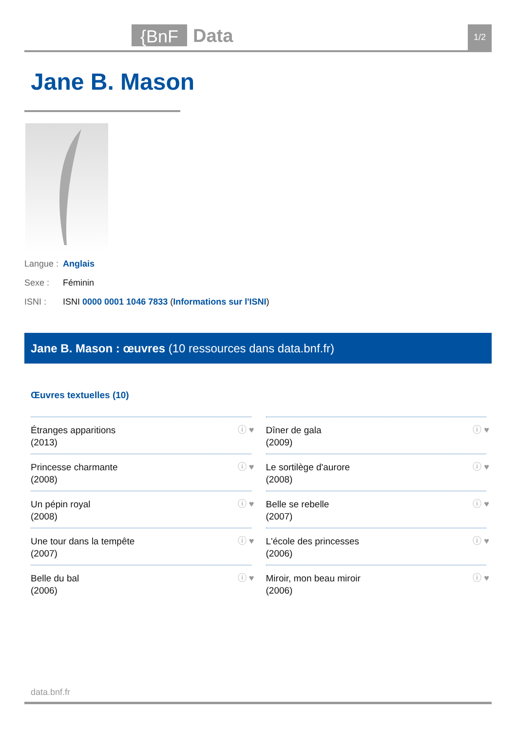{BnF
Data
1/2
Jane B. Mason
Langue : Anglais
Sexe : Féminin
ISNI : ISNI 0000 0001 1046 7833 (Informations sur l'ISNI)
Jane B. Mason : œuvres (10 ressources dans data.bnf.fr)
Œuvres textuelles (10)
Étranges apparitions
(2013)
ⓘ ♥
Dîner de gala
(2009)
ⓘ ♥
Princesse charmante
(2008)
ⓘ ♥
Le sortilège d'aurore
(2008)
ⓘ ♥
Un pépin royal
(2008)
ⓘ ♥
Belle se rebelle
(2007)
ⓘ ♥
Une tour dans la tempête
(2007)
ⓘ ♥
L'école des princesses
(2006)
ⓘ ♥
Belle du bal
(2006)
ⓘ ♥
Miroir, mon beau miroir
(2006)
ⓘ ♥
data.bnf.fr